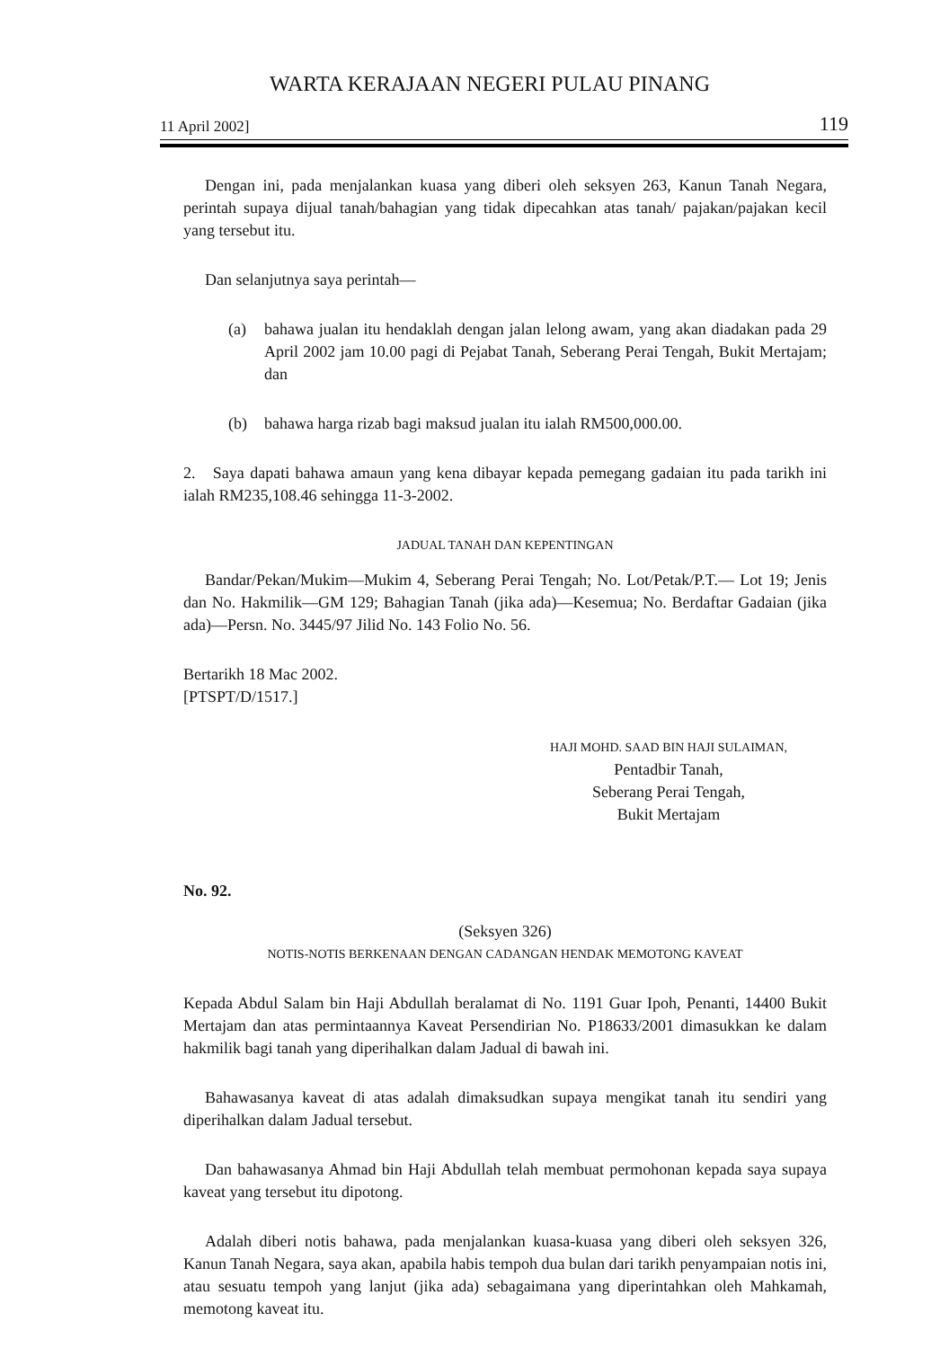WARTA KERAJAAN NEGERI PULAU PINANG
11 April 2002] 119
Dengan ini, pada menjalankan kuasa yang diberi oleh seksyen 263, Kanun Tanah Negara, perintah supaya dijual tanah/bahagian yang tidak dipecahkan atas tanah/ pajakan/pajakan kecil yang tersebut itu.
Dan selanjutnya saya perintah—
(a) bahawa jualan itu hendaklah dengan jalan lelong awam, yang akan diadakan pada 29 April 2002 jam 10.00 pagi di Pejabat Tanah, Seberang Perai Tengah, Bukit Mertajam; dan
(b) bahawa harga rizab bagi maksud jualan itu ialah RM500,000.00.
2. Saya dapati bahawa amaun yang kena dibayar kepada pemegang gadaian itu pada tarikh ini ialah RM235,108.46 sehingga 11-3-2002.
JADUAL TANAH DAN KEPENTINGAN
Bandar/Pekan/Mukim—Mukim 4, Seberang Perai Tengah; No. Lot/Petak/P.T.— Lot 19; Jenis dan No. Hakmilik—GM 129; Bahagian Tanah (jika ada)—Kesemua; No. Berdaftar Gadaian (jika ada)—Persn. No. 3445/97 Jilid No. 143 Folio No. 56.
Bertarikh 18 Mac 2002.
[PTSPT/D/1517.]
HAJI MOHD. SAAD BIN HAJI SULAIMAN,
Pentadbir Tanah,
Seberang Perai Tengah,
Bukit Mertajam
No. 92.
(Seksyen 326)
NOTIS-NOTIS BERKENAAN DENGAN CADANGAN HENDAK MEMOTONG KAVEAT
Kepada Abdul Salam bin Haji Abdullah beralamat di No. 1191 Guar Ipoh, Penanti, 14400 Bukit Mertajam dan atas permintaannya Kaveat Persendirian No. P18633/2001 dimasukkan ke dalam hakmilik bagi tanah yang diperihalkan dalam Jadual di bawah ini.
Bahawasanya kaveat di atas adalah dimaksudkan supaya mengikat tanah itu sendiri yang diperihalkan dalam Jadual tersebut.
Dan bahawasanya Ahmad bin Haji Abdullah telah membuat permohonan kepada saya supaya kaveat yang tersebut itu dipotong.
Adalah diberi notis bahawa, pada menjalankan kuasa-kuasa yang diberi oleh seksyen 326, Kanun Tanah Negara, saya akan, apabila habis tempoh dua bulan dari tarikh penyampaian notis ini, atau sesuatu tempoh yang lanjut (jika ada) sebagaimana yang diperintahkan oleh Mahkamah, memotong kaveat itu.